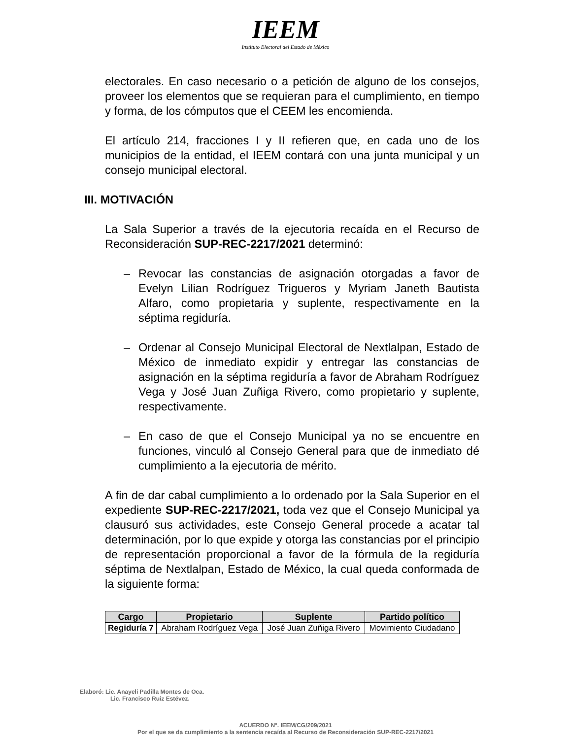IEEM
Instituto Electoral del Estado de México
electorales. En caso necesario o a petición de alguno de los consejos, proveer los elementos que se requieran para el cumplimiento, en tiempo y forma, de los cómputos que el CEEM les encomienda.
El artículo 214, fracciones I y II refieren que, en cada uno de los municipios de la entidad, el IEEM contará con una junta municipal y un consejo municipal electoral.
III. MOTIVACIÓN
La Sala Superior a través de la ejecutoria recaída en el Recurso de Reconsideración SUP-REC-2217/2021 determinó:
– Revocar las constancias de asignación otorgadas a favor de Evelyn Lilian Rodríguez Trigueros y Myriam Janeth Bautista Alfaro, como propietaria y suplente, respectivamente en la séptima regiduría.
– Ordenar al Consejo Municipal Electoral de Nextlalpan, Estado de México de inmediato expidir y entregar las constancias de asignación en la séptima regiduría a favor de Abraham Rodríguez Vega y José Juan Zuñiga Rivero, como propietario y suplente, respectivamente.
– En caso de que el Consejo Municipal ya no se encuentre en funciones, vinculó al Consejo General para que de inmediato dé cumplimiento a la ejecutoria de mérito.
A fin de dar cabal cumplimiento a lo ordenado por la Sala Superior en el expediente SUP-REC-2217/2021, toda vez que el Consejo Municipal ya clausuró sus actividades, este Consejo General procede a acatar tal determinación, por lo que expide y otorga las constancias por el principio de representación proporcional a favor de la fórmula de la regiduría séptima de Nextlalpan, Estado de México, la cual queda conformada de la siguiente forma:
| Cargo | Propietario | Suplente | Partido político |
| --- | --- | --- | --- |
| Regiduría 7 | Abraham Rodríguez Vega | José Juan Zuñiga Rivero | Movimiento Ciudadano |
Elaboró: Lic. Anayeli Padilla Montes de Oca.
Lic. Francisco Ruiz Estévez.
ACUERDO N°. IEEM/CG/209/2021
Por el que se da cumplimiento a la sentencia recaída al Recurso de Reconsideración SUP-REC-2217/2021